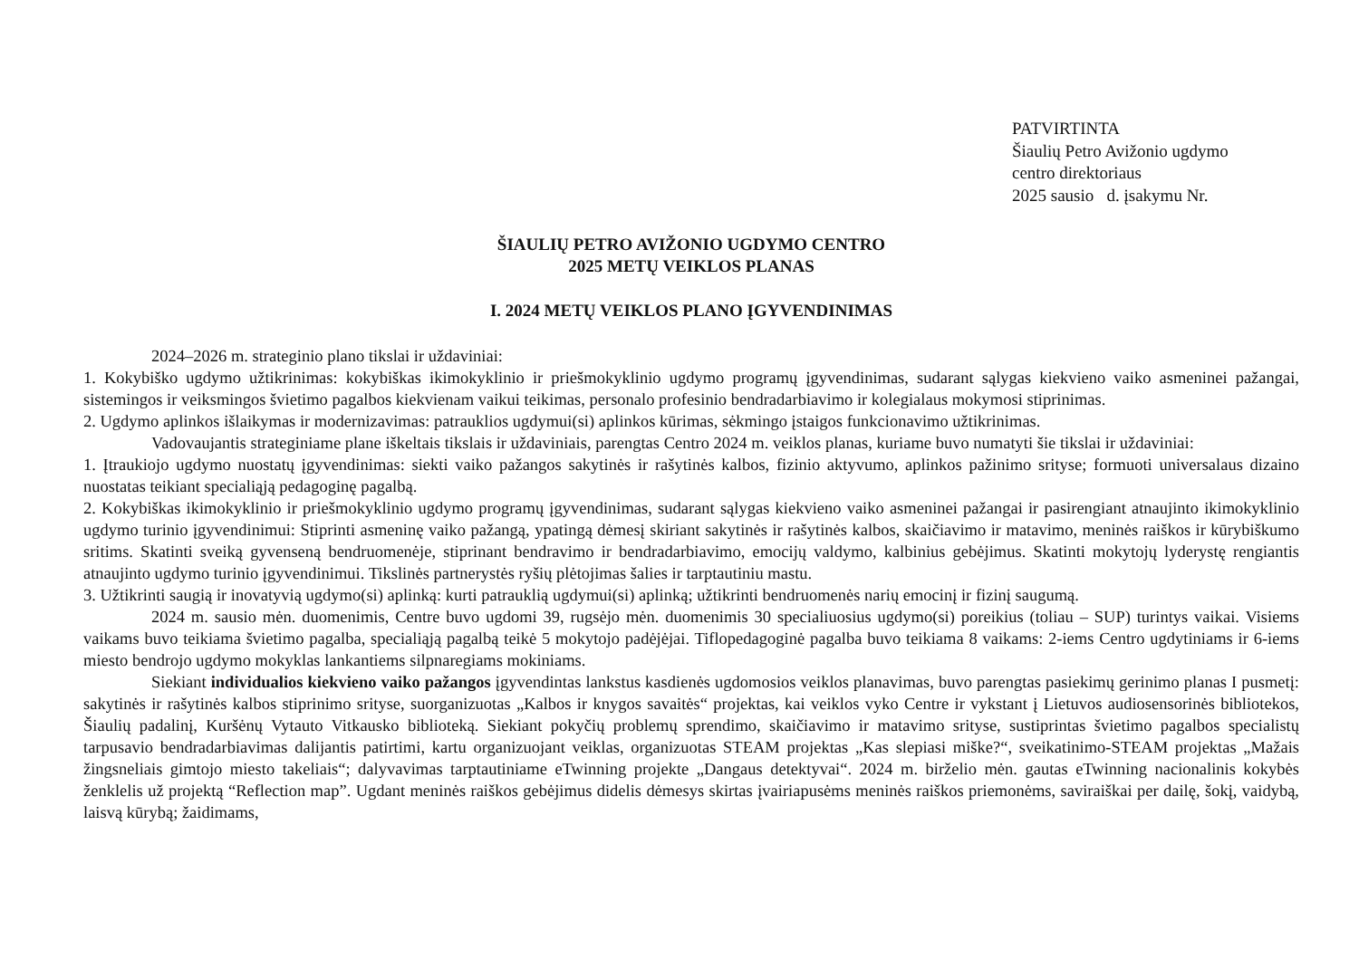PATVIRTINTA
Šiaulių Petro Avižonio ugdymo
centro direktoriaus
2025 sausio d. įsakymu Nr.
ŠIAULIŲ PETRO AVIŽONIO UGDYMO CENTRO
2025 METŲ VEIKLOS PLANAS
I. 2024 METŲ VEIKLOS PLANO ĮGYVENDINIMAS
2024–2026 m. strateginio plano tikslai ir uždaviniai:
1. Kokybiško ugdymo užtikrinimas: kokybiškas ikimokyklinio ir priešmokyklinio ugdymo programų įgyvendinimas, sudarant sąlygas kiekvieno vaiko asmeninei pažangai, sistemingos ir veiksmingos švietimo pagalbos kiekvienam vaikui teikimas, personalo profesinio bendradarbiavimo ir kolegialaus mokymosi stiprinimas.
2. Ugdymo aplinkos išlaikymas ir modernizavimas: patrauklios ugdymui(si) aplinkos kūrimas, sėkmingo įstaigos funkcionavimo užtikrinimas.
Vadovaujantis strateginiame plane iškeltais tikslais ir uždaviniais, parengtas Centro 2024 m. veiklos planas, kuriame buvo numatyti šie tikslai ir uždaviniai:
1. Įtraukiojo ugdymo nuostatų įgyvendinimas: siekti vaiko pažangos sakytinės ir rašytinės kalbos, fizinio aktyvumo, aplinkos pažinimo srityse; formuoti universalaus dizaino nuostatas teikiant specialiąją pedagoginę pagalbą.
2. Kokybiškas ikimokyklinio ir priešmokyklinio ugdymo programų įgyvendinimas, sudarant sąlygas kiekvieno vaiko asmeninei pažangai ir pasirengiant atnaujinto ikimokyklinio ugdymo turinio įgyvendinimui: Stiprinti asmeninę vaiko pažangą, ypatingą dėmesį skiriant sakytinės ir rašytinės kalbos, skaičiavimo ir matavimo, meninės raiškos ir kūrybiškumo sritims. Skatinti sveiką gyvenseną bendruomenėje, stiprinant bendravimo ir bendradarbiavimo, emocijų valdymo, kalbinius gebėjimus. Skatinti mokytojų lyderystę rengiantis atnaujinto ugdymo turinio įgyvendinimui. Tikslinės partnerystės ryšių plėtojimas šalies ir tarptautiniu mastu.
3. Užtikrinti saugią ir inovatyvią ugdymo(si) aplinką: kurti patrauklią ugdymui(si) aplinką; užtikrinti bendruomenės narių emocinį ir fizinį saugumą.
2024 m. sausio mėn. duomenimis, Centre buvo ugdomi 39, rugsėjo mėn. duomenimis 30 specialiuosius ugdymo(si) poreikius (toliau – SUP) turintys vaikai. Visiems vaikams buvo teikiama švietimo pagalba, specialiąją pagalbą teikė 5 mokytojo padėjėjai. Tiflopedagoginė pagalba buvo teikiama 8 vaikams: 2-iems Centro ugdytiniams ir 6-iems miesto bendrojo ugdymo mokyklas lankantiems silpnaregiams mokiniams.
Siekiant individualios kiekvieno vaiko pažangos įgyvendintas lankstus kasdienės ugdomosios veiklos planavimas, buvo parengtas pasiekimų gerinimo planas I pusmetį: sakytinės ir rašytinės kalbos stiprinimo srityse, suorganizuotas „Kalbos ir knygos savaitės“ projektas, kai veiklos vyko Centre ir vykstant į Lietuvos audiosensorinės bibliotekos, Šiaulių padalinį, Kuršėnų Vytauto Vitkausko biblioteką. Siekiant pokyčių problemų sprendimo, skaičiavimo ir matavimo srityse, sustiprintas švietimo pagalbos specialistų tarpusavio bendradarbiavimas dalijantis patirtimi, kartu organizuojant veiklas, organizuotas STEAM projektas „Kas slepiasi miške?“, sveikatinimo-STEAM projektas „Mažais žingsneliais gimtojo miesto takeliais“; dalyvavimas tarptautiniame eTwinning projekte „Dangaus detektyvai“. 2024 m. birželio mėn. gautas eTwinning nacionalinis kokybės ženklelis už projektą “Reflection map”. Ugdant meninės raiškos gebėjimus didelis dėmesys skirtas įvairiapusėms meninės raiškos priemonėms, saviraiškai per dailę, šokį, vaidybą, laisvą kūrybą; žaidimams,